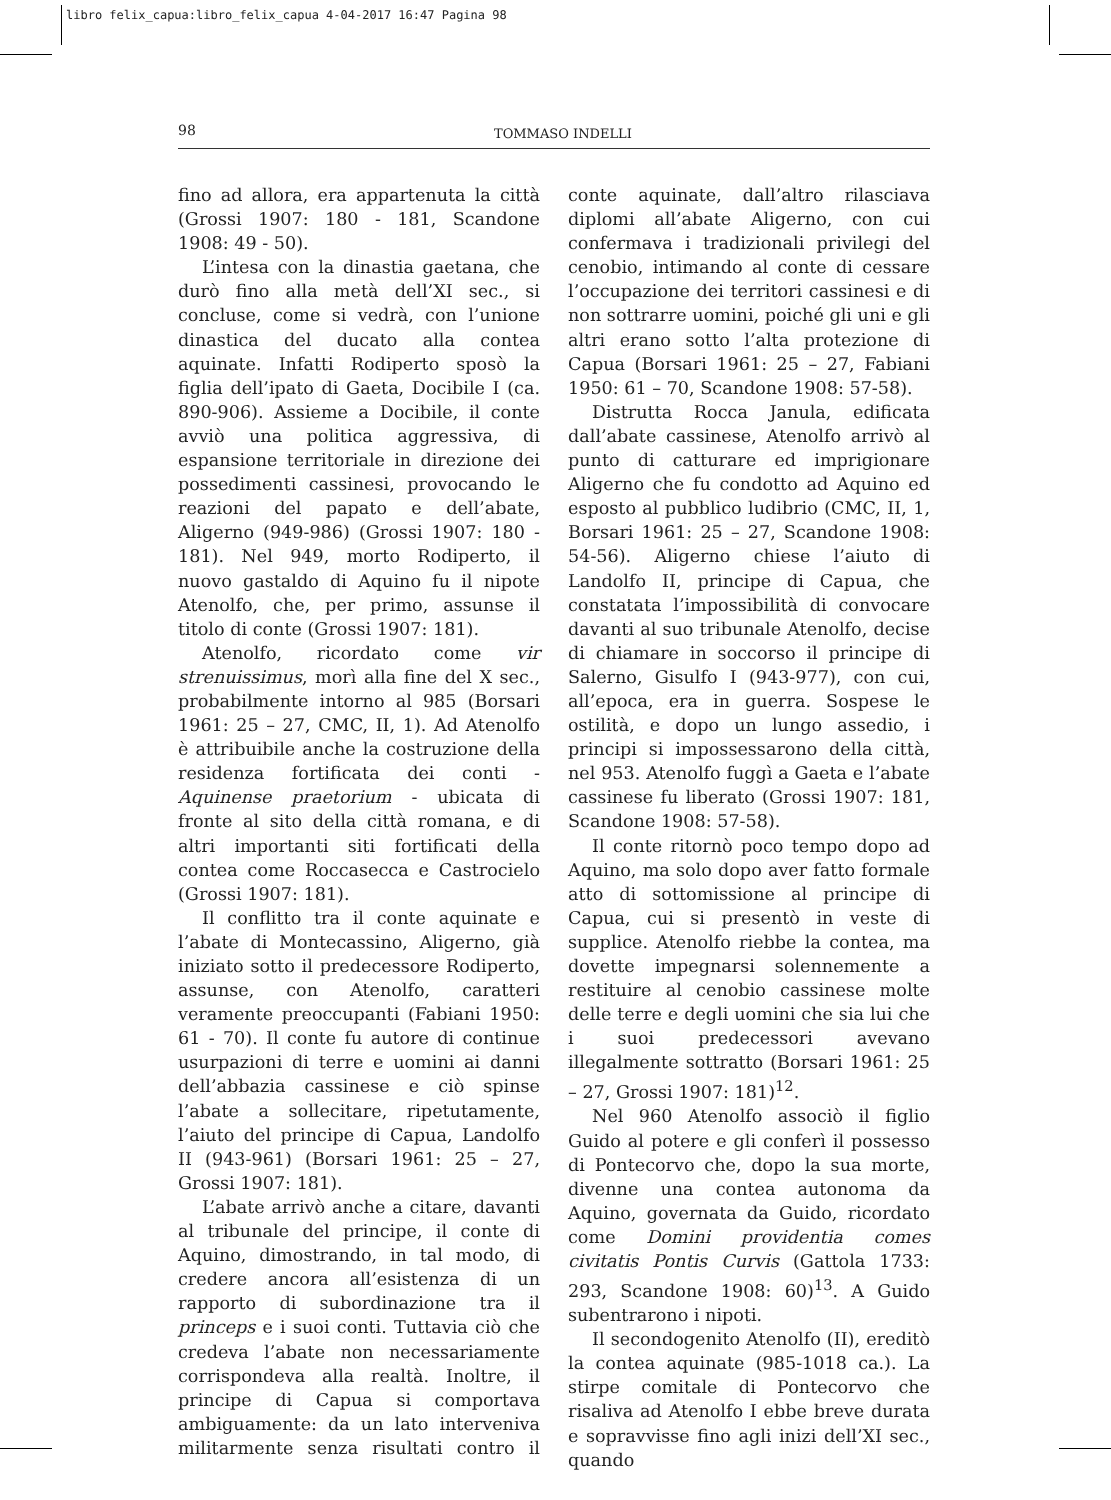libro felix_capua:libro_felix_capua 4-04-2017 16:47 Pagina 98
98
TOMMASO INDELLI
fino ad allora, era appartenuta la città (Grossi 1907: 180 - 181, Scandone 1908: 49 - 50).
L’intesa con la dinastia gaetana, che durò fino alla metà dell’XI sec., si concluse, come si vedrà, con l’unione dinastica del ducato alla contea aquinate. Infatti Rodiperto sposò la figlia dell’ipato di Gaeta, Docibile I (ca. 890-906). Assieme a Docibile, il conte avviò una politica aggressiva, di espansione territoriale in direzione dei possedimenti cassinesi, provocando le reazioni del papato e dell’abate, Aligerno (949-986) (Grossi 1907: 180 - 181). Nel 949, morto Rodiperto, il nuovo gastaldo di Aquino fu il nipote Atenolfo, che, per primo, assunse il titolo di conte (Grossi 1907: 181).
Atenolfo, ricordato come vir strenuissimus, morì alla fine del X sec., probabilmente intorno al 985 (Borsari 1961: 25 – 27, CMC, II, 1). Ad Atenolfo è attribuibile anche la costruzione della residenza fortificata dei conti - Aquinense praetorium - ubicata di fronte al sito della città romana, e di altri importanti siti fortificati della contea come Roccasecca e Castrocielo (Grossi 1907: 181).
Il conflitto tra il conte aquinate e l’abate di Montecassino, Aligerno, già iniziato sotto il predecessore Rodiperto, assunse, con Atenolfo, caratteri veramente preoccupanti (Fabiani 1950: 61 - 70). Il conte fu autore di continue usurpazioni di terre e uomini ai danni dell’abbazia cassinese e ciò spinse l’abate a sollecitare, ripetutamente, l’aiuto del principe di Capua, Landolfo II (943-961) (Borsari 1961: 25 – 27, Grossi 1907: 181).
L’abate arrivò anche a citare, davanti al tribunale del principe, il conte di Aquino, dimostrando, in tal modo, di credere ancora all’esistenza di un rapporto di subordinazione tra il princeps e i suoi conti. Tuttavia ciò che credeva l’abate non necessariamente corrispondeva alla realtà. Inoltre, il principe di Capua si comportava ambiguamente: da un lato interveniva militarmente senza risultati contro il conte aquinate, dall’altro rilasciava diplomi all’abate Aligerno, con cui confermava i tradizionali privilegi del cenobio, intimando al conte di cessare l’occupazione dei territori cassinesi e di non sottrarre uomini, poiché gli uni e gli altri erano sotto l’alta protezione di Capua (Borsari 1961: 25 – 27, Fabiani 1950: 61 – 70, Scandone 1908: 57-58).
Distrutta Rocca Janula, edificata dall’abate cassinese, Atenolfo arrivò al punto di catturare ed imprigionare Aligerno che fu condotto ad Aquino ed esposto al pubblico ludibrio (CMC, II, 1, Borsari 1961: 25 – 27, Scandone 1908: 54-56). Aligerno chiese l’aiuto di Landolfo II, principe di Capua, che constatata l’impossibilità di convocare davanti al suo tribunale Atenolfo, decise di chiamare in soccorso il principe di Salerno, Gisulfo I (943-977), con cui, all’epoca, era in guerra. Sospese le ostilità, e dopo un lungo assedio, i principi si impossessarono della città, nel 953. Atenolfo fuggì a Gaeta e l’abate cassinese fu liberato (Grossi 1907: 181, Scandone 1908: 57-58).
Il conte ritornò poco tempo dopo ad Aquino, ma solo dopo aver fatto formale atto di sottomissione al principe di Capua, cui si presentò in veste di supplice. Atenolfo riebbe la contea, ma dovette impegnarsi solennemente a restituire al cenobio cassinese molte delle terre e degli uomini che sia lui che i suoi predecessori avevano illegalmente sottratto (Borsari 1961: 25 – 27, Grossi 1907: 181)<sup>12</sup>.
Nel 960 Atenolfo associò il figlio Guido al potere e gli conferì il possesso di Pontecorvo che, dopo la sua morte, divenne una contea autonoma da Aquino, governata da Guido, ricordato come Domini providentia comes civitatis Pontis Curvis (Gattola 1733: 293, Scandone 1908: 60)<sup>13</sup>. A Guido subentrarono i nipoti.
Il secondogenito Atenolfo (II), ereditò la contea aquinate (985-1018 ca.). La stirpe comitale di Pontecorvo che risaliva ad Atenolfo I ebbe breve durata e sopravvisse fino agli inizi dell’XI sec., quando